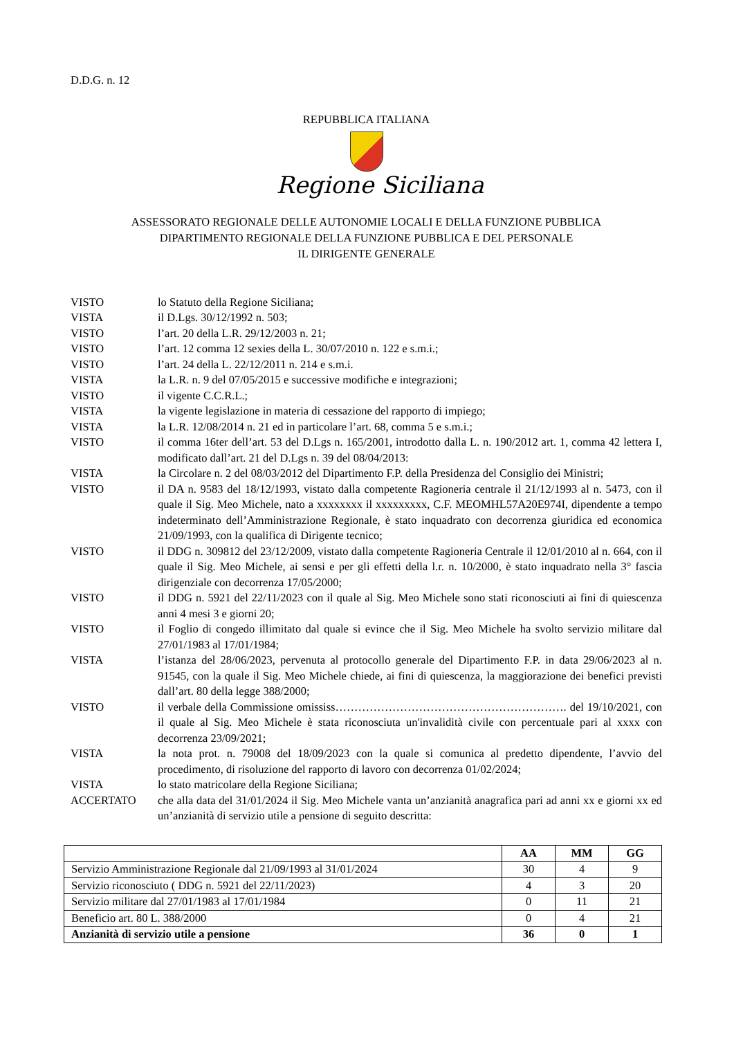D.D.G. n. 12
REPUBBLICA ITALIANA
Regione Siciliana
ASSESSORATO REGIONALE DELLE AUTONOMIE LOCALI E DELLA FUNZIONE PUBBLICA
DIPARTIMENTO REGIONALE DELLA FUNZIONE PUBBLICA E DEL PERSONALE
IL DIRIGENTE GENERALE
| VISTO | lo Statuto della Regione Siciliana; |
| VISTA | il D.Lgs. 30/12/1992 n. 503; |
| VISTO | l’art. 20 della L.R. 29/12/2003 n. 21; |
| VISTO | l’art. 12 comma 12 sexies della L. 30/07/2010 n. 122 e s.m.i.; |
| VISTO | l’art. 24 della L. 22/12/2011 n. 214 e s.m.i. |
| VISTA | la L.R. n. 9 del 07/05/2015 e successive modifiche e integrazioni; |
| VISTO | il vigente C.C.R.L.; |
| VISTA | la vigente legislazione in materia di cessazione del rapporto di impiego; |
| VISTA | la L.R. 12/08/2014 n. 21 ed in particolare l’art. 68, comma 5 e s.m.i.; |
| VISTO | il comma 16ter dell’art. 53 del D.Lgs n. 165/2001, introdotto dalla L. n. 190/2012 art. 1, comma 42 lettera I, modificato dall’art. 21 del D.Lgs n. 39 del 08/04/2013: |
| VISTA | la Circolare n. 2 del 08/03/2012 del Dipartimento F.P. della Presidenza del Consiglio dei Ministri; |
| VISTO | il DA n. 9583 del 18/12/1993, vistato dalla competente Ragioneria centrale il 21/12/1993 al n. 5473, con il quale il Sig. Meo Michele, nato a xxxxxxxx il xxxxxxxxx, C.F. MEOMHL57A20E974I, dipendente a tempo indeterminato dell’Amministrazione Regionale, è stato inquadrato con decorrenza giuridica ed economica 21/09/1993, con la qualifica di Dirigente tecnico; |
| VISTO | il DDG n. 309812 del 23/12/2009, vistato dalla competente Ragioneria Centrale il 12/01/2010 al n. 664, con il quale il Sig. Meo Michele, ai sensi e per gli effetti della l.r. n. 10/2000, è stato inquadrato nella 3° fascia dirigenziale con decorrenza 17/05/2000; |
| VISTO | il DDG n. 5921 del 22/11/2023 con il quale al Sig. Meo Michele sono stati riconosciuti ai fini di quiescenza anni 4 mesi 3 e giorni 20; |
| VISTO | il Foglio di congedo illimitato dal quale si evince che il Sig. Meo Michele ha svolto servizio militare dal 27/01/1983 al 17/01/1984; |
| VISTA | l’istanza del 28/06/2023, pervenuta al protocollo generale del Dipartimento F.P. in data 29/06/2023 al n. 91545, con la quale il Sig. Meo Michele chiede, ai fini di quiescenza, la maggiorazione dei benefici previsti dall’art. 80 della legge 388/2000; |
| VISTO | il verbale della Commissione omississ……………………………………………………. del 19/10/2021, con il quale al Sig. Meo Michele è stata riconosciuta un'invalidità civile con percentuale pari al xxxx con decorrenza 23/09/2021; |
| VISTA | la nota prot. n. 79008 del 18/09/2023 con la quale si comunica al predetto dipendente, l’avvio del procedimento, di risoluzione del rapporto di lavoro con decorrenza 01/02/2024; |
| VISTA | lo stato matricolare della Regione Siciliana; |
| ACCERTATO | che alla data del 31/01/2024 il Sig. Meo Michele vanta un’anzianità anagrafica pari ad anni xx e giorni xx ed un’anzianità di servizio utile a pensione di seguito descritta: |
| | AA | MM | GG |
| --- | --- | --- | --- |
| Servizio Amministrazione Regionale dal 21/09/1993 al 31/01/2024 | 30 | 4 | 9 |
| Servizio riconosciuto ( DDG n. 5921 del 22/11/2023) | 4 | 3 | 20 |
| Servizio militare dal 27/01/1983 al 17/01/1984 | 0 | 11 | 21 |
| Beneficio art. 80 L. 388/2000 | 0 | 4 | 21 |
| Anzianità di servizio utile a pensione | 36 | 0 | 1 |